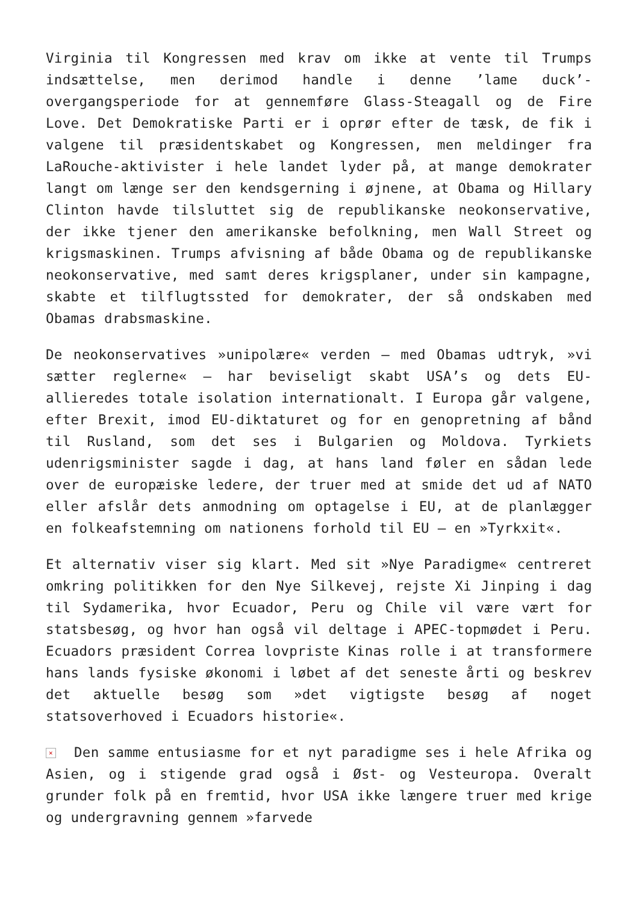Virginia til Kongressen med krav om ikke at vente til Trumps indsættelse, men derimod handle i denne ’lame duck’-overgangsperiode for at gennemføre Glass-Steagall og de Fire Love. Det Demokratiske Parti er i oprør efter de tæsk, de fik i valgene til præsidentskabet og Kongressen, men meldinger fra LaRouche-aktivister i hele landet lyder på, at mange demokrater langt om længe ser den kendsgerning i øjnene, at Obama og Hillary Clinton havde tilsluttet sig de republikanske neokonservative, der ikke tjener den amerikanske befolkning, men Wall Street og krigsmaskinen. Trumps afvisning af både Obama og de republikanske neokonservative, med samt deres krigsplaner, under sin kampagne, skabte et tilflugtssted for demokrater, der så ondskaben med Obamas drabsmaskine.
De neokonservatives »unipolære« verden – med Obamas udtryk, »vi sætter reglerne« – har beviseligt skabt USA’s og dets EU-allieredes totale isolation internationalt. I Europa går valgene, efter Brexit, imod EU-diktaturet og for en genopretning af bånd til Rusland, som det ses i Bulgarien og Moldova. Tyrkiets udenrigsminister sagde i dag, at hans land føler en sådan lede over de europæiske ledere, der truer med at smide det ud af NATO eller afslår dets anmodning om optagelse i EU, at de planlægger en folkeafstemning om nationens forhold til EU – en »Tyrkxit«.
Et alternativ viser sig klart. Med sit »Nye Paradigme« centreret omkring politikken for den Nye Silkevej, rejste Xi Jinping i dag til Sydamerika, hvor Ecuador, Peru og Chile vil være vært for statsbesøg, og hvor han også vil deltage i APEC-topmødet i Peru. Ecuadors præsident Correa lovpriste Kinas rolle i at transformere hans lands fysiske økonomi i løbet af det seneste årti og beskrev det aktuelle besøg som »det vigtigste besøg af noget statsoverhoved i Ecuadors historie«.
× Den samme entusiasme for et nyt paradigme ses i hele Afrika og Asien, og i stigende grad også i Øst- og Vesteuropa. Overalt grunder folk på en fremtid, hvor USA ikke længere truer med krige og undergravning gennem »farvede